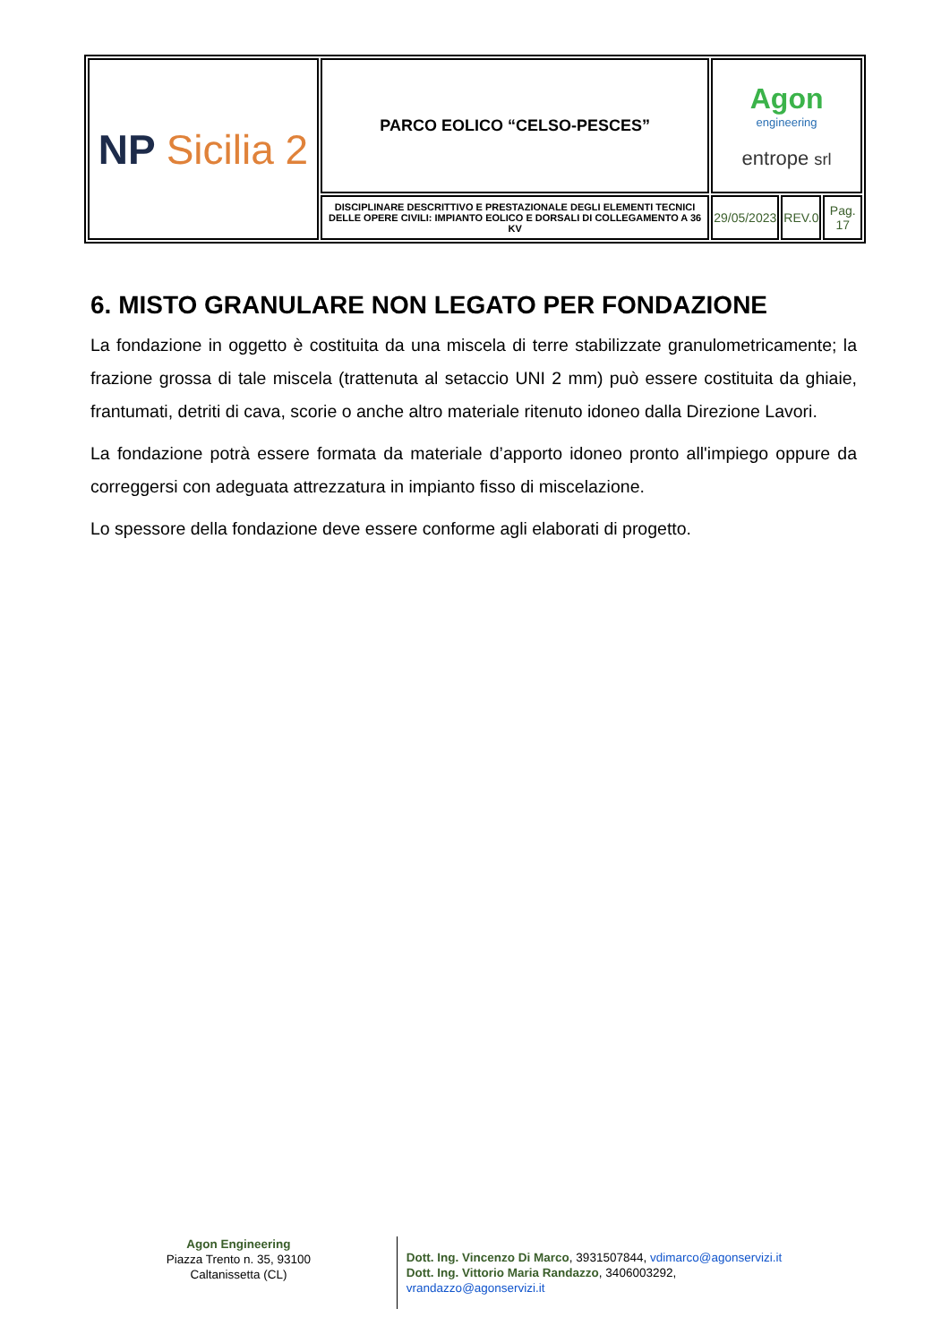| NP Sicilia 2 | PARCO EOLICO “CELSO-PESCES” | Agon engineering entrope srl | | |
| | DISCIPLINARE DESCRITTIVO E PRESTAZIONALE DEGLI ELEMENTI TECNICI DELLE OPERE CIVILI: IMPIANTO EOLICO E DORSALI DI COLLEGAMENTO A 36 KV | 29/05/2023 | REV.0 | Pag. 17 |
6. MISTO GRANULARE NON LEGATO PER FONDAZIONE
La fondazione in oggetto è costituita da una miscela di terre stabilizzate granulometricamente; la frazione grossa di tale miscela (trattenuta al setaccio UNI 2 mm) può essere costituita da ghiaie, frantumati, detriti di cava, scorie o anche altro materiale ritenuto idoneo dalla Direzione Lavori.
La fondazione potrà essere formata da materiale d’apporto idoneo pronto all'impiego oppure da correggersi con adeguata attrezzatura in impianto fisso di miscelazione.
Lo spessore della fondazione deve essere conforme agli elaborati di progetto.
Agon Engineering
Piazza Trento n. 35, 93100
Caltanissetta (CL)
Dott. Ing. Vincenzo Di Marco, 3931507844, vdimarco@agonservizi.it
Dott. Ing. Vittorio Maria Randazzo, 3406003292, vrandazzo@agonservizi.it